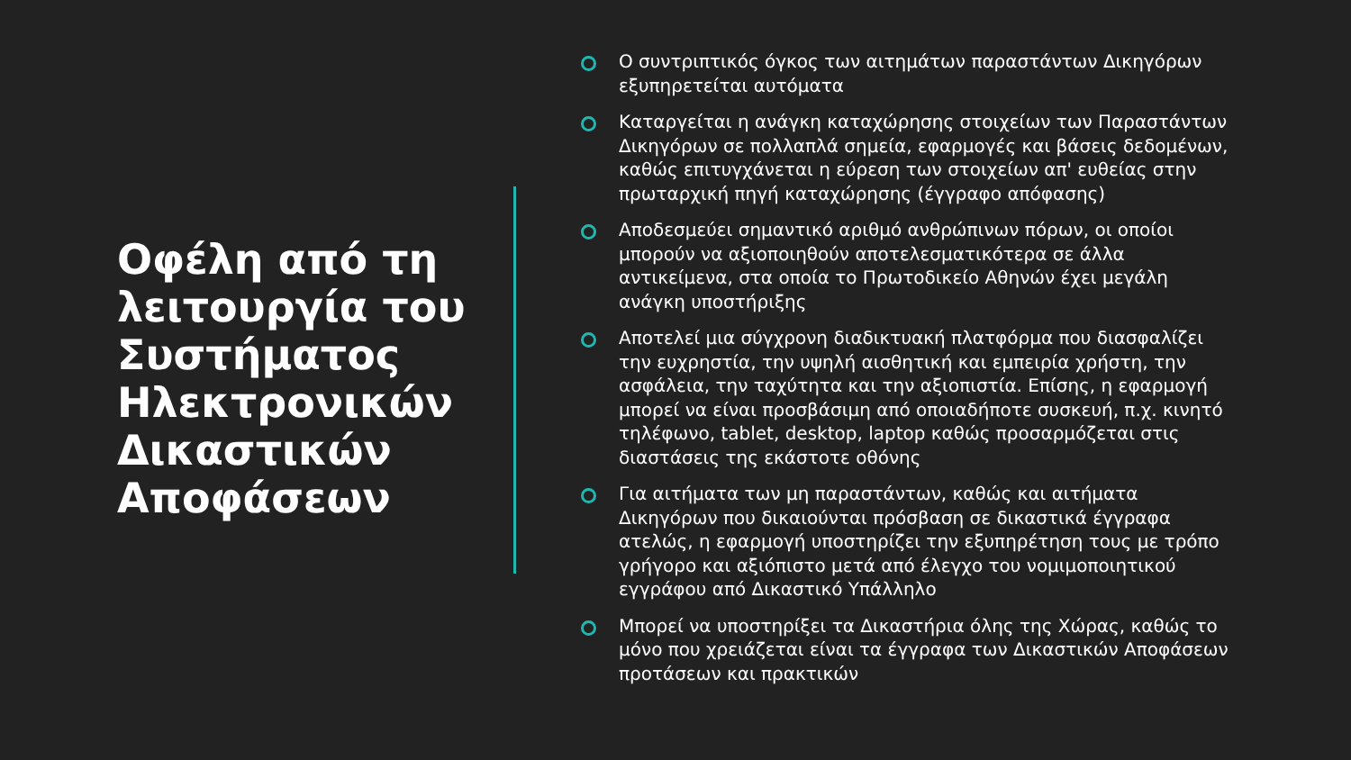Οφέλη από τη λειτουργία του Συστήματος Ηλεκτρονικών Δικαστικών Αποφάσεων
Ο συντριπτικός όγκος των αιτημάτων παραστάντων Δικηγόρων εξυπηρετείται αυτόματα
Καταργείται η ανάγκη καταχώρησης στοιχείων των Παραστάντων Δικηγόρων σε πολλαπλά σημεία, εφαρμογές και βάσεις δεδομένων, καθώς επιτυγχάνεται η εύρεση των στοιχείων απ' ευθείας στην πρωταρχική πηγή καταχώρησης (έγγραφο απόφασης)
Αποδεσμεύει σημαντικό αριθμό ανθρώπινων πόρων, οι οποίοι μπορούν να αξιοποιηθούν αποτελεσματικότερα σε άλλα αντικείμενα, στα οποία το Πρωτοδικείο Αθηνών έχει μεγάλη ανάγκη υποστήριξης
Αποτελεί μια σύγχρονη διαδικτυακή πλατφόρμα που διασφαλίζει την ευχρηστία, την υψηλή αισθητική και εμπειρία χρήστη, την ασφάλεια, την ταχύτητα και την αξιοπιστία. Επίσης, η εφαρμογή μπορεί να είναι προσβάσιμη από οποιαδήποτε συσκευή, π.χ. κινητό τηλέφωνο, tablet, desktop, laptop καθώς προσαρμόζεται στις διαστάσεις της εκάστοτε οθόνης
Για αιτήματα των μη παραστάντων, καθώς και αιτήματα Δικηγόρων που δικαιούνται πρόσβαση σε δικαστικά έγγραφα ατελώς, η εφαρμογή υποστηρίζει την εξυπηρέτηση τους με τρόπο γρήγορο και αξιόπιστο μετά από έλεγχο του νομιμοποιητικού εγγράφου από Δικαστικό Υπάλληλο
Μπορεί να υποστηρίξει τα Δικαστήρια όλης της Χώρας, καθώς το μόνο που χρειάζεται είναι τα έγγραφα των Δικαστικών Αποφάσεων προτάσεων και πρακτικών